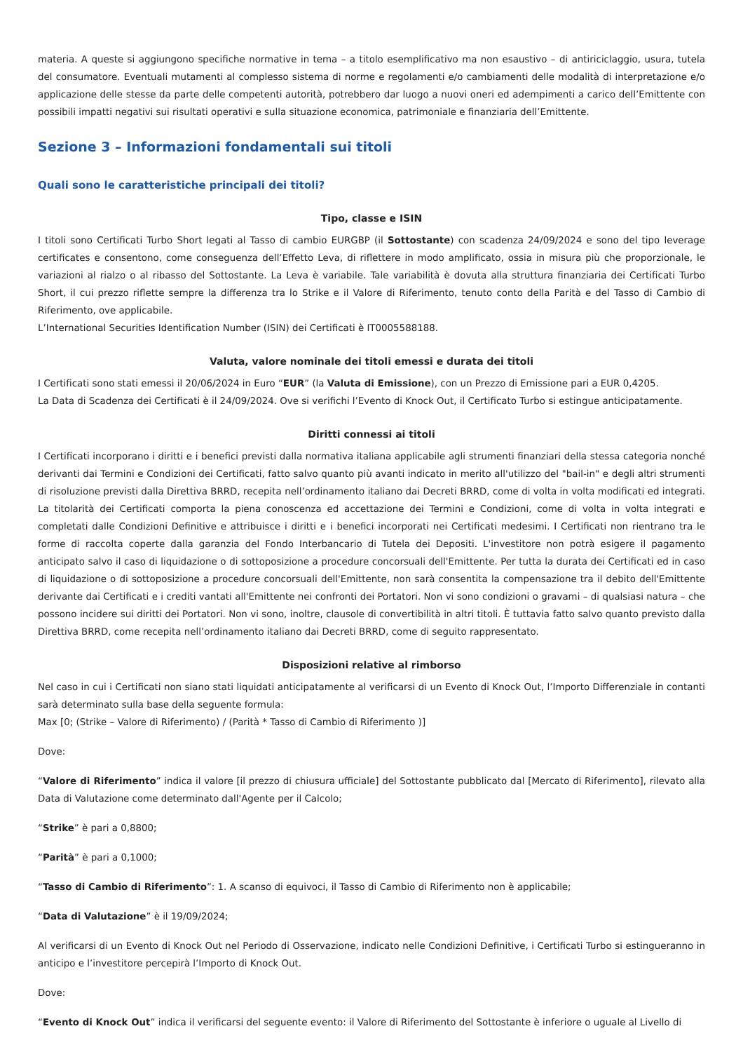materia. A queste si aggiungono specifiche normative in tema – a titolo esemplificativo ma non esaustivo – di antiriciclaggio, usura, tutela del consumatore. Eventuali mutamenti al complesso sistema di norme e regolamenti e/o cambiamenti delle modalità di interpretazione e/o applicazione delle stesse da parte delle competenti autorità, potrebbero dar luogo a nuovi oneri ed adempimenti a carico dell’Emittente con possibili impatti negativi sui risultati operativi e sulla situazione economica, patrimoniale e finanziaria dell’Emittente.
Sezione 3 – Informazioni fondamentali sui titoli
Quali sono le caratteristiche principali dei titoli?
Tipo, classe e ISIN
I titoli sono Certificati Turbo Short legati al Tasso di cambio EURGBP (il Sottostante) con scadenza 24/09/2024 e sono del tipo leverage certificates e consentono, come conseguenza dell’Effetto Leva, di riflettere in modo amplificato, ossia in misura più che proporzionale, le variazioni al rialzo o al ribasso del Sottostante. La Leva è variabile. Tale variabilità è dovuta alla struttura finanziaria dei Certificati Turbo Short, il cui prezzo riflette sempre la differenza tra lo Strike e il Valore di Riferimento, tenuto conto della Parità e del Tasso di Cambio di Riferimento, ove applicabile.
L’International Securities Identification Number (ISIN) dei Certificati è IT0005588188.
Valuta, valore nominale dei titoli emessi e durata dei titoli
I Certificati sono stati emessi il 20/06/2024 in Euro “EUR” (la Valuta di Emissione), con un Prezzo di Emissione pari a EUR 0,4205.
La Data di Scadenza dei Certificati è il 24/09/2024. Ove si verifichi l’Evento di Knock Out, il Certificato Turbo si estingue anticipatamente.
Diritti connessi ai titoli
I Certificati incorporano i diritti e i benefici previsti dalla normativa italiana applicabile agli strumenti finanziari della stessa categoria nonché derivanti dai Termini e Condizioni dei Certificati, fatto salvo quanto più avanti indicato in merito all'utilizzo del "bail-in" e degli altri strumenti di risoluzione previsti dalla Direttiva BRRD, recepita nell’ordinamento italiano dai Decreti BRRD, come di volta in volta modificati ed integrati. La titolarità dei Certificati comporta la piena conoscenza ed accettazione dei Termini e Condizioni, come di volta in volta integrati e completati dalle Condizioni Definitive e attribuisce i diritti e i benefici incorporati nei Certificati medesimi. I Certificati non rientrano tra le forme di raccolta coperte dalla garanzia del Fondo Interbancario di Tutela dei Depositi. L'investitore non potrà esigere il pagamento anticipato salvo il caso di liquidazione o di sottoposizione a procedure concorsuali dell'Emittente. Per tutta la durata dei Certificati ed in caso di liquidazione o di sottoposizione a procedure concorsuali dell'Emittente, non sarà consentita la compensazione tra il debito dell'Emittente derivante dai Certificati e i crediti vantati all'Emittente nei confronti dei Portatori. Non vi sono condizioni o gravami – di qualsiasi natura – che possono incidere sui diritti dei Portatori. Non vi sono, inoltre, clausole di convertibilità in altri titoli. È tuttavia fatto salvo quanto previsto dalla Direttiva BRRD, come recepita nell’ordinamento italiano dai Decreti BRRD, come di seguito rappresentato.
Disposizioni relative al rimborso
Nel caso in cui i Certificati non siano stati liquidati anticipatamente al verificarsi di un Evento di Knock Out, l’Importo Differenziale in contanti sarà determinato sulla base della seguente formula:
Max [0; (Strike – Valore di Riferimento) / (Parità * Tasso di Cambio di Riferimento )]
Dove:
“Valore di Riferimento” indica il valore [il prezzo di chiusura ufficiale] del Sottostante pubblicato dal [Mercato di Riferimento], rilevato alla Data di Valutazione come determinato dall'Agente per il Calcolo;
“Strike” è pari a 0,8800;
“Parità” è pari a 0,1000;
“Tasso di Cambio di Riferimento”: 1. A scanso di equivoci, il Tasso di Cambio di Riferimento non è applicabile;
“Data di Valutazione” è il 19/09/2024;
Al verificarsi di un Evento di Knock Out nel Periodo di Osservazione, indicato nelle Condizioni Definitive, i Certificati Turbo si estingueranno in anticipo e l’investitore percepirà l’Importo di Knock Out.
Dove:
“Evento di Knock Out” indica il verificarsi del seguente evento: il Valore di Riferimento del Sottostante è inferiore o uguale al Livello di